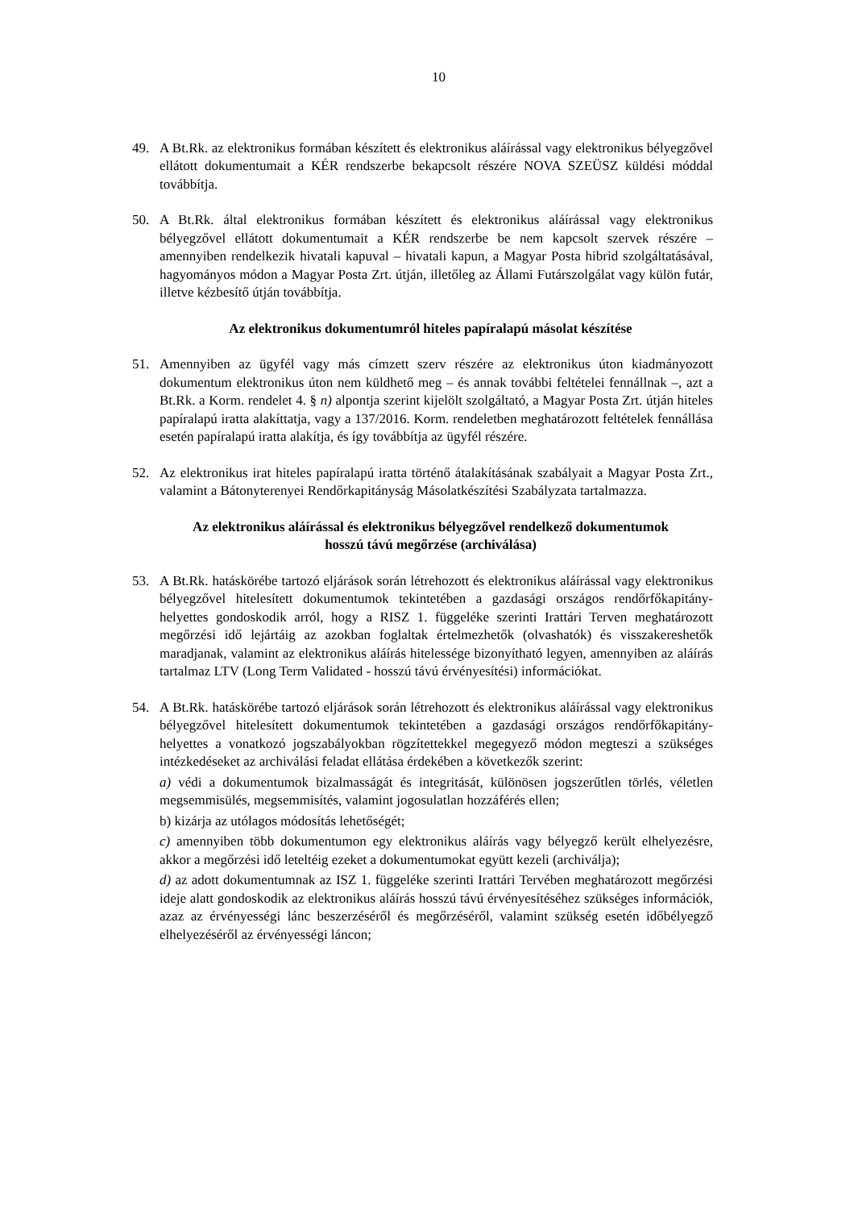10
49. A Bt.Rk. az elektronikus formában készített és elektronikus aláírással vagy elektronikus bélyegzővel ellátott dokumentumait a KÉR rendszerbe bekapcsolt részére NOVA SZEÜSZ küldési móddal továbbítja.
50. A Bt.Rk. által elektronikus formában készített és elektronikus aláírással vagy elektronikus bélyegzővel ellátott dokumentumait a KÉR rendszerbe be nem kapcsolt szervek részére – amennyiben rendelkezik hivatali kapuval – hivatali kapun, a Magyar Posta hibrid szolgáltatásával, hagyományos módon a Magyar Posta Zrt. útján, illetőleg az Állami Futárszolgálat vagy külön futár, illetve kézbesítő útján továbbítja.
Az elektronikus dokumentumról hiteles papíralapú másolat készítése
51. Amennyiben az ügyfél vagy más címzett szerv részére az elektronikus úton kiadmányozott dokumentum elektronikus úton nem küldhető meg – és annak további feltételei fennállnak –, azt a Bt.Rk. a Korm. rendelet 4. § n) alpontja szerint kijelölt szolgáltató, a Magyar Posta Zrt. útján hiteles papíralapú iratta alakíttatja, vagy a 137/2016. Korm. rendeletben meghatározott feltételek fennállása esetén papíralapú iratta alakítja, és így továbbítja az ügyfél részére.
52. Az elektronikus irat hiteles papíralapú iratta történő átalakításának szabályait a Magyar Posta Zrt., valamint a Bátonyterenyei Rendőrkapitányság Másolatkészítési Szabályzata tartalmazza.
Az elektronikus aláírással és elektronikus bélyegzővel rendelkező dokumentumok
hosszú távú megőrzése (archiválása)
53. A Bt.Rk. hatáskörébe tartozó eljárások során létrehozott és elektronikus aláírással vagy elektronikus bélyegzővel hitelesített dokumentumok tekintetében a gazdasági országos rendőrfőkapitány-helyettes gondoskodik arról, hogy a RISZ 1. függeléke szerinti Irattári Terven meghatározott megőrzési idő lejártáig az azokban foglaltak értelmezhetők (olvashatók) és visszakereshetők maradjanak, valamint az elektronikus aláírás hitelessége bizonyítható legyen, amennyiben az aláírás tartalmaz LTV (Long Term Validated - hosszú távú érvényesítési) információkat.
54. A Bt.Rk. hatáskörébe tartozó eljárások során létrehozott és elektronikus aláírással vagy elektronikus bélyegzővel hitelesített dokumentumok tekintetében a gazdasági országos rendőrfőkapitány-helyettes a vonatkozó jogszabályokban rögzítettekkel megegyező módon megteszi a szükséges intézkedéseket az archiválási feladat ellátása érdekében a következők szerint:
a) védi a dokumentumok bizalmasságát és integritását, különösen jogszerűtlen törlés, véletlen megsemmisülés, megsemmisítés, valamint jogosulatlan hozzáférés ellen;
b) kizárja az utólagos módosítás lehetőségét;
c) amennyiben több dokumentumon egy elektronikus aláírás vagy bélyegző került elhelyezésre, akkor a megőrzési idő leteltéig ezeket a dokumentumokat együtt kezeli (archiválja);
d) az adott dokumentumnak az ISZ 1. függeléke szerinti Irattári Tervében meghatározott megőrzési ideje alatt gondoskodik az elektronikus aláírás hosszú távú érvényesítéséhez szükséges információk, azaz az érvényességi lánc beszerzéséről és megőrzéséről, valamint szükség esetén időbélyegző elhelyezéséről az érvényességi láncon;